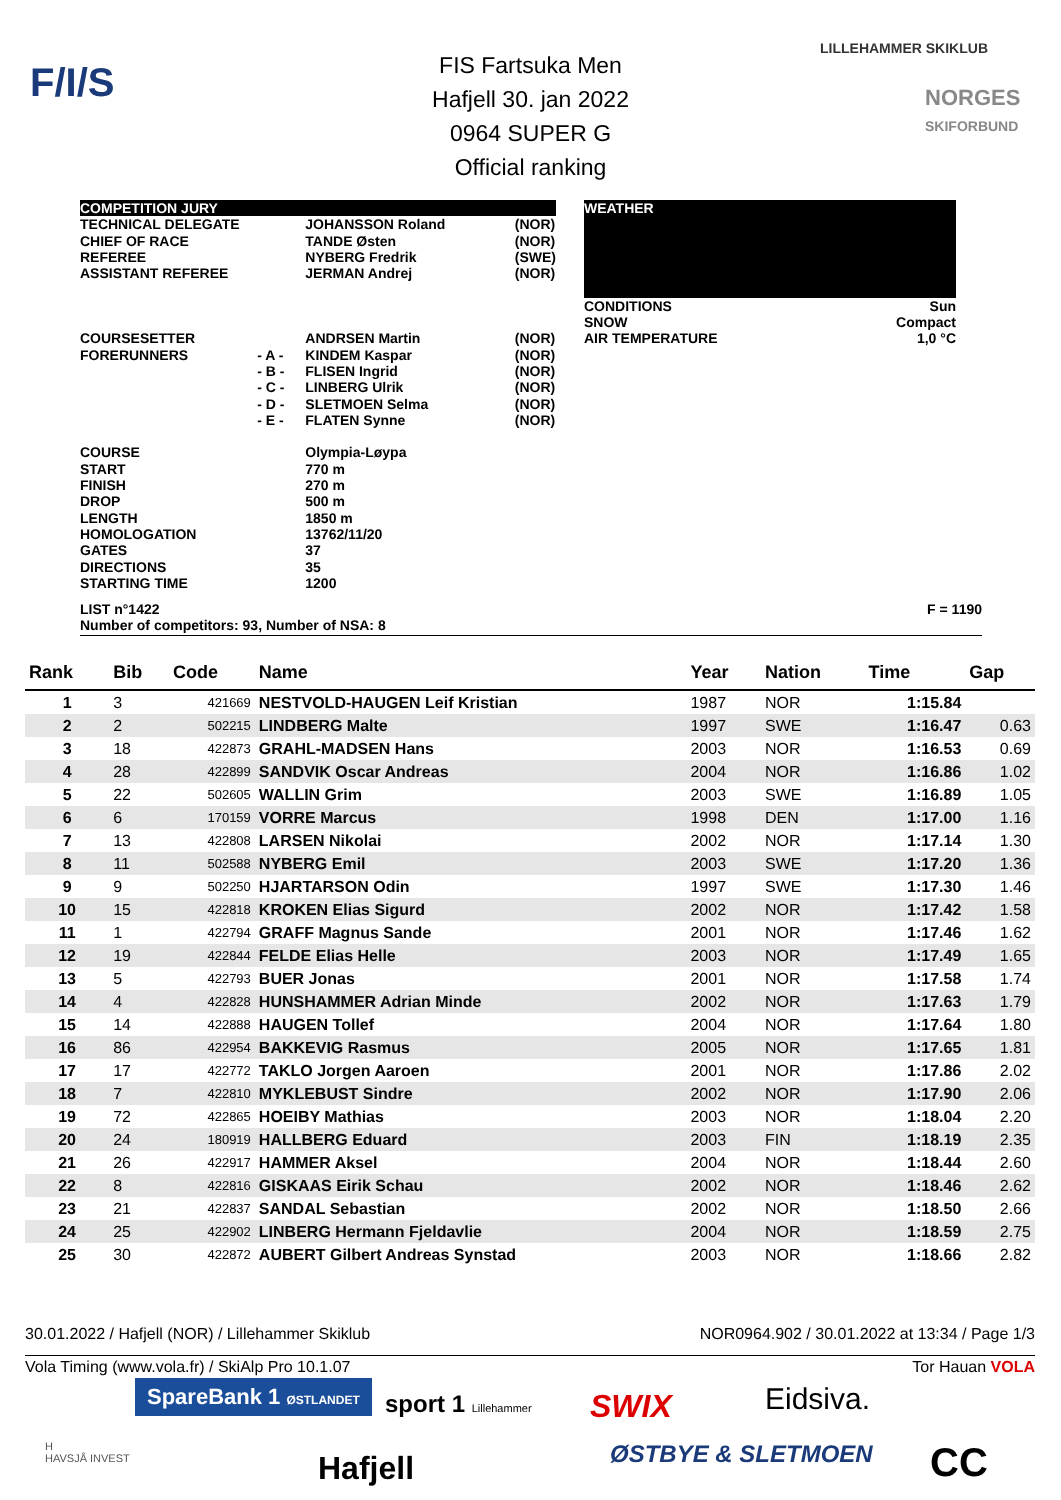F/I/S
LILLEHAMMER SKIKLUB
NORGES
SKIFORBUND
FIS Fartsuka Men
Hafjell 30. jan 2022
0964 SUPER G
Official ranking
| COMPETITION JURY | | | |
| TECHNICAL DELEGATE CHIEF OF RACE REFEREE ASSISTANT REFEREE COURSESETTER FORERUNNERS COURSE START FINISH DROP LENGTH HOMOLOGATION GATES DIRECTIONS STARTING TIME | - A - - B - - C - - D - - E - | JOHANSSON Roland TANDE Østen NYBERG Fredrik JERMAN Andrej ANDRSEN Martin KINDEM Kaspar FLISEN Ingrid LINBERG Ulrik SLETMOEN Selma FLATEN Synne Olympia-Løypa 770 m 270 m 500 m 1850 m 13762/11/20 37 35 1200 | (NOR) (NOR) (SWE) (NOR) (NOR) (NOR) (NOR) (NOR) (NOR) (NOR) |
| WEATHER | |
| CONDITIONS SNOW AIR TEMPERATURE | Sun Compact 1,0 °C |
LIST n°1422 F = 1190
Number of competitors: 93, Number of NSA: 8
| Rank | Bib | Code | Name | Year | Nation | Time | Gap |
| --- | --- | --- | --- | --- | --- | --- | --- |
| 1 | 3 | 421669 | NESTVOLD-HAUGEN Leif Kristian | 1987 | NOR | 1:15.84 | |
| 2 | 2 | 502215 | LINDBERG Malte | 1997 | SWE | 1:16.47 | 0.63 |
| 3 | 18 | 422873 | GRAHL-MADSEN Hans | 2003 | NOR | 1:16.53 | 0.69 |
| 4 | 28 | 422899 | SANDVIK Oscar Andreas | 2004 | NOR | 1:16.86 | 1.02 |
| 5 | 22 | 502605 | WALLIN Grim | 2003 | SWE | 1:16.89 | 1.05 |
| 6 | 6 | 170159 | VORRE Marcus | 1998 | DEN | 1:17.00 | 1.16 |
| 7 | 13 | 422808 | LARSEN Nikolai | 2002 | NOR | 1:17.14 | 1.30 |
| 8 | 11 | 502588 | NYBERG Emil | 2003 | SWE | 1:17.20 | 1.36 |
| 9 | 9 | 502250 | HJARTARSON Odin | 1997 | SWE | 1:17.30 | 1.46 |
| 10 | 15 | 422818 | KROKEN Elias Sigurd | 2002 | NOR | 1:17.42 | 1.58 |
| 11 | 1 | 422794 | GRAFF Magnus Sande | 2001 | NOR | 1:17.46 | 1.62 |
| 12 | 19 | 422844 | FELDE Elias Helle | 2003 | NOR | 1:17.49 | 1.65 |
| 13 | 5 | 422793 | BUER Jonas | 2001 | NOR | 1:17.58 | 1.74 |
| 14 | 4 | 422828 | HUNSHAMMER Adrian Minde | 2002 | NOR | 1:17.63 | 1.79 |
| 15 | 14 | 422888 | HAUGEN Tollef | 2004 | NOR | 1:17.64 | 1.80 |
| 16 | 86 | 422954 | BAKKEVIG Rasmus | 2005 | NOR | 1:17.65 | 1.81 |
| 17 | 17 | 422772 | TAKLO Jorgen Aaroen | 2001 | NOR | 1:17.86 | 2.02 |
| 18 | 7 | 422810 | MYKLEBUST Sindre | 2002 | NOR | 1:17.90 | 2.06 |
| 19 | 72 | 422865 | HOEIBY Mathias | 2003 | NOR | 1:18.04 | 2.20 |
| 20 | 24 | 180919 | HALLBERG Eduard | 2003 | FIN | 1:18.19 | 2.35 |
| 21 | 26 | 422917 | HAMMER Aksel | 2004 | NOR | 1:18.44 | 2.60 |
| 22 | 8 | 422816 | GISKAAS Eirik Schau | 2002 | NOR | 1:18.46 | 2.62 |
| 23 | 21 | 422837 | SANDAL Sebastian | 2002 | NOR | 1:18.50 | 2.66 |
| 24 | 25 | 422902 | LINBERG Hermann Fjeldavlie | 2004 | NOR | 1:18.59 | 2.75 |
| 25 | 30 | 422872 | AUBERT Gilbert Andreas Synstad | 2003 | NOR | 1:18.66 | 2.82 |
30.01.2022 / Hafjell (NOR) / Lillehammer Skiklub NOR0964.902 / 30.01.2022 at 13:34 / Page 1/3
Vola Timing (www.vola.fr) / SkiAlp Pro 10.1.07 Tor Hauan VOLA
SpareBank 1 ØSTLANDET sport 1 Lillehammer SWIX Eidsiva.
H
HAVSJÅ INVEST
Hafjell ØSTBYE & SLETMOEN CC